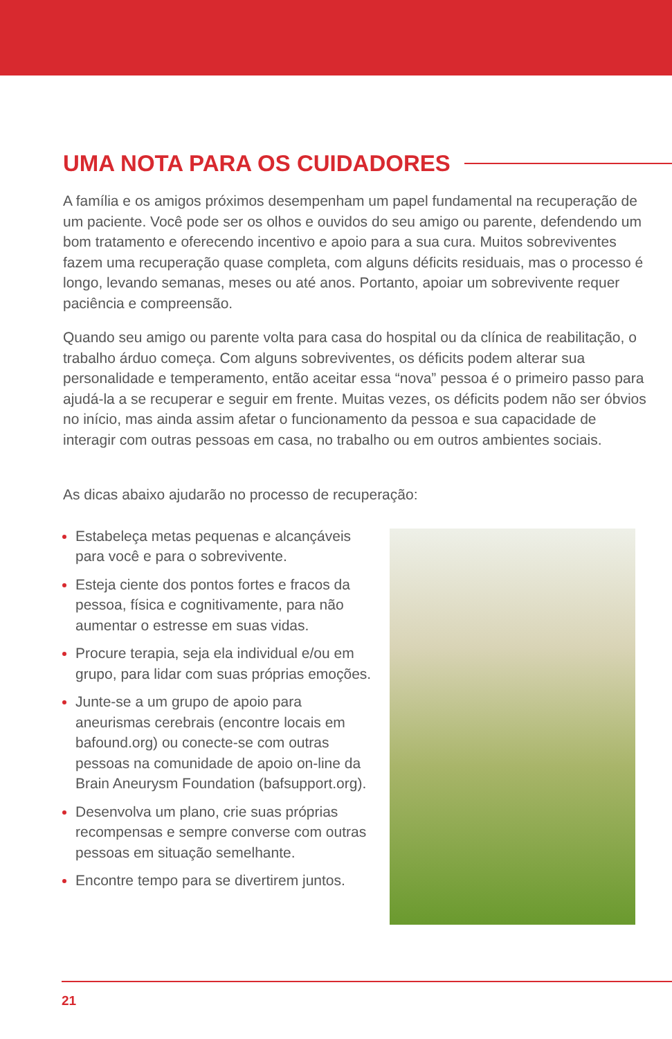UMA NOTA PARA OS CUIDADORES
A família e os amigos próximos desempenham um papel fundamental na recuperação de um paciente. Você pode ser os olhos e ouvidos do seu amigo ou parente, defendendo um bom tratamento e oferecendo incentivo e apoio para a sua cura. Muitos sobreviventes fazem uma recuperação quase completa, com alguns déficits residuais, mas o processo é longo, levando semanas, meses ou até anos. Portanto, apoiar um sobrevivente requer paciência e compreensão.
Quando seu amigo ou parente volta para casa do hospital ou da clínica de reabilitação, o trabalho árduo começa. Com alguns sobreviventes, os déficits podem alterar sua personalidade e temperamento, então aceitar essa “nova” pessoa é o primeiro passo para ajudá-la a se recuperar e seguir em frente. Muitas vezes, os déficits podem não ser óbvios no início, mas ainda assim afetar o funcionamento da pessoa e sua capacidade de interagir com outras pessoas em casa, no trabalho ou em outros ambientes sociais.
As dicas abaixo ajudarão no processo de recuperação:
Estabeleça metas pequenas e alcançáveis para você e para o sobrevivente.
Esteja ciente dos pontos fortes e fracos da pessoa, física e cognitivamente, para não aumentar o estresse em suas vidas.
Procure terapia, seja ela individual e/ou em grupo, para lidar com suas próprias emoções.
Junte-se a um grupo de apoio para aneurismas cerebrais (encontre locais em bafound.org) ou conecte-se com outras pessoas na comunidade de apoio on-line da Brain Aneurysm Foundation (bafsupport.org).
Desenvolva um plano, crie suas próprias recompensas e sempre converse com outras pessoas em situação semelhante.
Encontre tempo para se divertirem juntos.
21